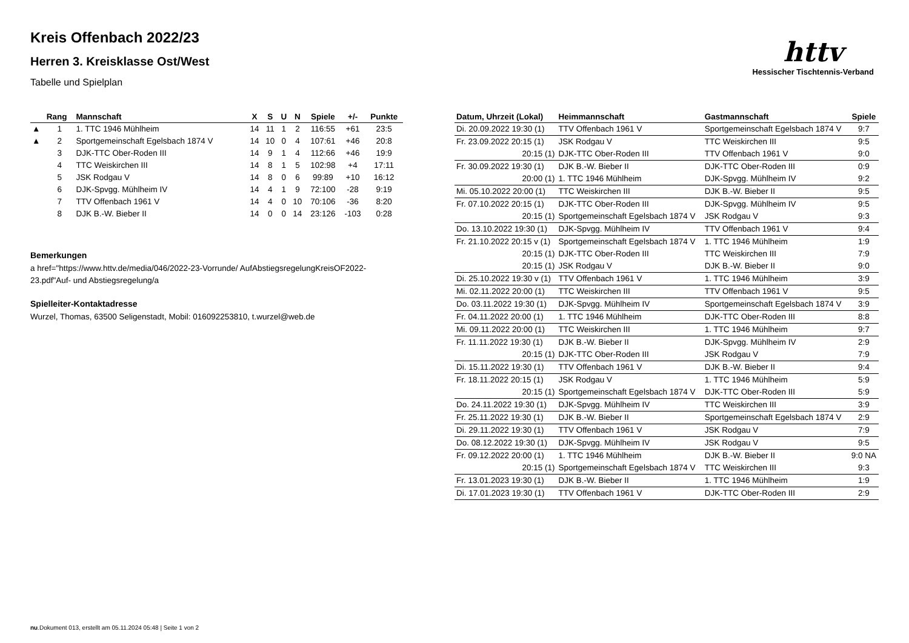Kreis Offenbach 2022/23
Herren 3. Kreisklasse Ost/West
Tabelle und Spielplan
httv
Hessischer Tischtennis-Verband
| | Rang | Mannschaft | X | S | U | N | Spiele | +/- | Punkte |
| --- | --- | --- | --- | --- | --- | --- | --- | --- | --- |
| ▲ | 1 | 1. TTC 1946 Mühlheim | 14 | 11 | 1 | 2 | 116:55 | +61 | 23:5 |
| ▲ | 2 | Sportgemeinschaft Egelsbach 1874 V | 14 | 10 | 0 | 4 | 107:61 | +46 | 20:8 |
| | 3 | DJK-TTC Ober-Roden III | 14 | 9 | 1 | 4 | 112:66 | +46 | 19:9 |
| | 4 | TTC Weiskirchen III | 14 | 8 | 1 | 5 | 102:98 | +4 | 17:11 |
| | 5 | JSK Rodgau V | 14 | 8 | 0 | 6 | 99:89 | +10 | 16:12 |
| | 6 | DJK-Spvgg. Mühlheim IV | 14 | 4 | 1 | 9 | 72:100 | -28 | 9:19 |
| | 7 | TTV Offenbach 1961 V | 14 | 4 | 0 | 10 | 70:106 | -36 | 8:20 |
| | 8 | DJK B.-W. Bieber II | 14 | 0 | 0 | 14 | 23:126 | -103 | 0:28 |
Bemerkungen
a href="https://www.httv.de/media/046/2022-23-Vorrunde/ AufAbstiegsregelungKreisOF2022-23.pdf"Auf- und Abstiegsregelung/a
Spielleiter-Kontaktadresse
Wurzel, Thomas, 63500 Seligenstadt, Mobil: 016092253810, t.wurzel@web.de
| Datum, Uhrzeit (Lokal) | Heimmannschaft | Gastmannschaft | Spiele |
| --- | --- | --- | --- |
| Di. 20.09.2022 19:30 (1) | TTV Offenbach 1961 V | Sportgemeinschaft Egelsbach 1874 V | 9:7 |
| Fr. 23.09.2022 20:15 (1) | JSK Rodgau V | TTC Weiskirchen III | 9:5 |
| 20:15 (1) | DJK-TTC Ober-Roden III | TTV Offenbach 1961 V | 9:0 |
| Fr. 30.09.2022 19:30 (1) | DJK B.-W. Bieber II | DJK-TTC Ober-Roden III | 0:9 |
| 20:00 (1) | 1. TTC 1946 Mühlheim | DJK-Spvgg. Mühlheim IV | 9:2 |
| Mi. 05.10.2022 20:00 (1) | TTC Weiskirchen III | DJK B.-W. Bieber II | 9:5 |
| Fr. 07.10.2022 20:15 (1) | DJK-TTC Ober-Roden III | DJK-Spvgg. Mühlheim IV | 9:5 |
| 20:15 (1) | Sportgemeinschaft Egelsbach 1874 V | JSK Rodgau V | 9:3 |
| Do. 13.10.2022 19:30 (1) | DJK-Spvgg. Mühlheim IV | TTV Offenbach 1961 V | 9:4 |
| Fr. 21.10.2022 20:15 v (1) | Sportgemeinschaft Egelsbach 1874 V | 1. TTC 1946 Mühlheim | 1:9 |
| 20:15 (1) | DJK-TTC Ober-Roden III | TTC Weiskirchen III | 7:9 |
| 20:15 (1) | JSK Rodgau V | DJK B.-W. Bieber II | 9:0 |
| Di. 25.10.2022 19:30 v (1) | TTV Offenbach 1961 V | 1. TTC 1946 Mühlheim | 3:9 |
| Mi. 02.11.2022 20:00 (1) | TTC Weiskirchen III | TTV Offenbach 1961 V | 9:5 |
| Do. 03.11.2022 19:30 (1) | DJK-Spvgg. Mühlheim IV | Sportgemeinschaft Egelsbach 1874 V | 3:9 |
| Fr. 04.11.2022 20:00 (1) | 1. TTC 1946 Mühlheim | DJK-TTC Ober-Roden III | 8:8 |
| Mi. 09.11.2022 20:00 (1) | TTC Weiskirchen III | 1. TTC 1946 Mühlheim | 9:7 |
| Fr. 11.11.2022 19:30 (1) | DJK B.-W. Bieber II | DJK-Spvgg. Mühlheim IV | 2:9 |
| 20:15 (1) | DJK-TTC Ober-Roden III | JSK Rodgau V | 7:9 |
| Di. 15.11.2022 19:30 (1) | TTV Offenbach 1961 V | DJK B.-W. Bieber II | 9:4 |
| Fr. 18.11.2022 20:15 (1) | JSK Rodgau V | 1. TTC 1946 Mühlheim | 5:9 |
| 20:15 (1) | Sportgemeinschaft Egelsbach 1874 V | DJK-TTC Ober-Roden III | 5:9 |
| Do. 24.11.2022 19:30 (1) | DJK-Spvgg. Mühlheim IV | TTC Weiskirchen III | 3:9 |
| Fr. 25.11.2022 19:30 (1) | DJK B.-W. Bieber II | Sportgemeinschaft Egelsbach 1874 V | 2:9 |
| Di. 29.11.2022 19:30 (1) | TTV Offenbach 1961 V | JSK Rodgau V | 7:9 |
| Do. 08.12.2022 19:30 (1) | DJK-Spvgg. Mühlheim IV | JSK Rodgau V | 9:5 |
| Fr. 09.12.2022 20:00 (1) | 1. TTC 1946 Mühlheim | DJK B.-W. Bieber II | 9:0 NA |
| 20:15 (1) | Sportgemeinschaft Egelsbach 1874 V | TTC Weiskirchen III | 9:3 |
| Fr. 13.01.2023 19:30 (1) | DJK B.-W. Bieber II | 1. TTC 1946 Mühlheim | 1:9 |
| Di. 17.01.2023 19:30 (1) | TTV Offenbach 1961 V | DJK-TTC Ober-Roden III | 2:9 |
nu.Dokument 013, erstellt am 05.11.2024 05:48 | Seite 1 von 2